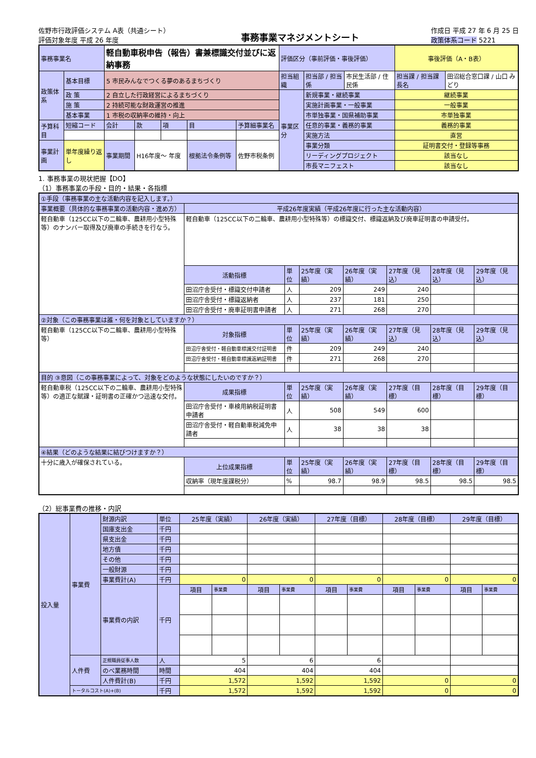佐野市行政評価システム A表（共通シート）
評価対象年度 平成 26 年度
事務事業マネジメントシート
作成日 平成 27 年 6 月 25 日
政策体系コード 5221
| 事務事業名 | | 軽自動車税申告（報告）書兼標識交付並びに返納事務 | | | | | 評価区分（事前評価・事後評価） | | | 事後評価（A・B表） | |
| 政策体系 | 基本目標 | 5 市民みんなでつくる夢のあるまちづくり | | | | | 担当組織 | 担当部 / 担当係 | 市民生活部 / 住民係 | 担当課 / 担当課長名 | 田沼総合窓口課 / 山口 みどり |
| | 政 策 | 2 自立した行政経営によるまちづくり | | | | | 事業区分 | 新規事業・継続事業 | | 継続事業 | |
| | 施 策 | 2 持続可能な財政運営の推進 | | | | | | 実施計画事業・一般事業 | | 一般事業 | |
| | 基本事業 | 1 市税の収納率の維持・向上 | | | | | | 市単独事業・国県補助事業 | | 市単独事業 | |
| 予算科目 | 短縮コード | 会計 | 款 | 項 | 目 | 予算細事業名 | | 任意的事業・義務的事業 | | 義務的事業 | |
| | | | | | | | | 実施方法 | | 直営 | |
| 事業計画 | 単年度繰り返し | 事業期間 | H16年度～ 年度 | | 根拠法令条例等 | 佐野市税条例 | | 事業分類 | | 証明書交付・登録等事務 | |
| | | | | | | | | リーディングプロジェクト | | 該当なし | |
| | | | | | | | | 市長マニフェスト | | 該当なし | |
1. 事務事業の現状把握【DO】
（1）事務事業の手段・目的・結果・各指標
| ①手段（事務事業の主な活動内容を記入します。） | | | | | | | |
| 事業概要（具体的な事務事業の活動内容・進め方） | 平成26年度実績（平成26年度に行った主な活動内容） | | | | | | |
| 軽自動車（125CC以下の二輪車、農耕用小型特殊等）のナンバー取得及び廃車の手続きを行なう。 | 軽自動車（125CC以下の二輪車、農耕用小型特殊等）の標識交付、標識返納及び廃車証明書の申請受付。 | | | | | | |
| | 活動指標 | 単位 | 25年度（実績） | 26年度（実績） | 27年度（見込） | 28年度（見込） | 29年度（見込） |
| | 田沼庁舎受付・標識交付申請者 | 人 | 209 | 249 | 240 | | |
| | 田沼庁舎受付・標識返納者 | 人 | 237 | 181 | 250 | | |
| | 田沼庁舎受付・廃車証明書申請者 | 人 | 271 | 268 | 270 | | |
| ②対象（この事務事業は誰・何を対象としていますか？） | | | | | | | |
| 軽自動車（125CC以下の二輪車、農耕用小型特殊等） | 対象指標 | 単位 | 25年度（実績） | 26年度（実績） | 27年度（見込） | 28年度（見込） | 29年度（見込） |
| | 田沼庁舎受付・軽自動車標識交付証明書 | 件 | 209 | 249 | 240 | | |
| | 田沼庁舎受付・軽自動車標識返納証明書 | 件 | 271 | 268 | 270 | | |
| 目的 ③意図（この事務事業によって、対象をどのような状態にしたいのですか？） | | | | | | | |
| 軽自動車税（125CC以下の二輪車、農耕用小型特殊等）の適正な賦課・証明書の正確かつ迅速な交付。 | 成果指標 | 単位 | 25年度（実績） | 26年度（実績） | 27年度（目標） | 28年度（目標） | 29年度（目標） |
| | 田沼庁舎受付・車検用納税証明書申請者 | 人 | 508 | 549 | 600 | | |
| | 田沼庁舎受付・軽自動車税減免申請者 | 人 | 38 | 38 | 38 | | |
| ④結果（どのような結果に結びつけますか？） | | | | | | | |
| 十分に歳入が確保されている。 | 上位成果指標 | 単位 | 25年度（実績） | 26年度（実績） | 27年度（目標） | 28年度（目標） | 29年度（目標） |
| | 収納率（現年度課税分） | % | 98.7 | 98.9 | 98.5 | 98.5 | 98.5 |
（2）総事業費の推移・内訳
| 投入量 | 事業費 | 財源内訳 | 単位 | 25年度（実績） | | 26年度（実績） | | 27年度（目標） | | 28年度（目標） | | 29年度（目標） | |
| | | 国庫支出金 | 千円 | | | | | | | | | | |
| | | 県支出金 | 千円 | | | | | | | | | | |
| | | 地方債 | 千円 | | | | | | | | | | |
| | | その他 | 千円 | | | | | | | | | | |
| | | 一般財源 | 千円 | | | | | | | | | | |
| | | 事業費計(A) | 千円 | 0 | | 0 | | 0 | | 0 | | 0 | |
| | | 事業費の内訳 | 千円 | 項目 | 事業費 | 項目 | 事業費 | 項目 | 事業費 | 項目 | 事業費 | 項目 | 事業費 |
| | 人件費 | 正規職員従事人数 | 人 | 5 | | 6 | | 6 | | | | | |
| | | のべ業務時間 | 時間 | 404 | | 404 | | 404 | | | | | |
| | | 人件費計(B) | 千円 | 1,572 | | 1,592 | | 1,592 | | 0 | | 0 | |
| | トータルコスト(A)+(B) | | 千円 | 1,572 | | 1,592 | | 1,592 | | 0 | | 0 | |